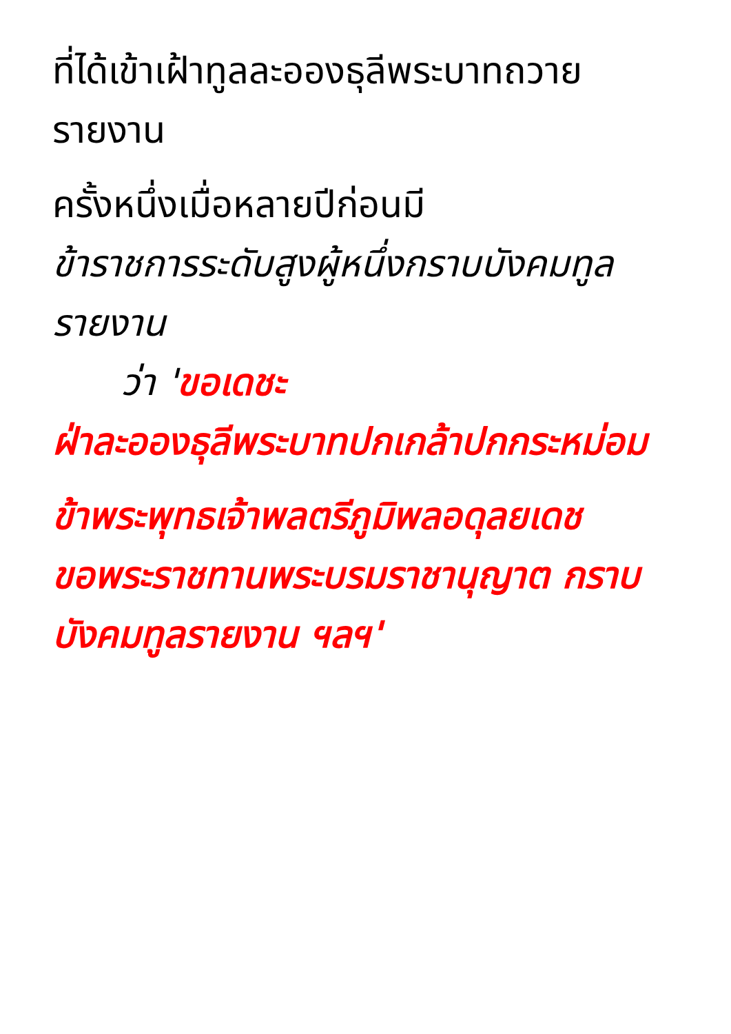ที่ได้เข้าเฝ้าทูลละอองธุลีพระบาทถวายรายงาน
ครั้งหนึ่งเมื่อหลายปีก่อนมี
ข้าราชการระดับสูงผู้หนึ่งกราบบังคมทูลรายงาน
ว่า 'ขอเดชะ
ฝ่าละอองธุลีพระบาทปกเกล้าปกกระหม่อม
ข้าพระพุทธเจ้าพลตรีภูมิพลอดุลยเดช
ขอพระราชทานพระบรมราชานุญาต กราบบังคมทูลรายงาน ฯลฯ'